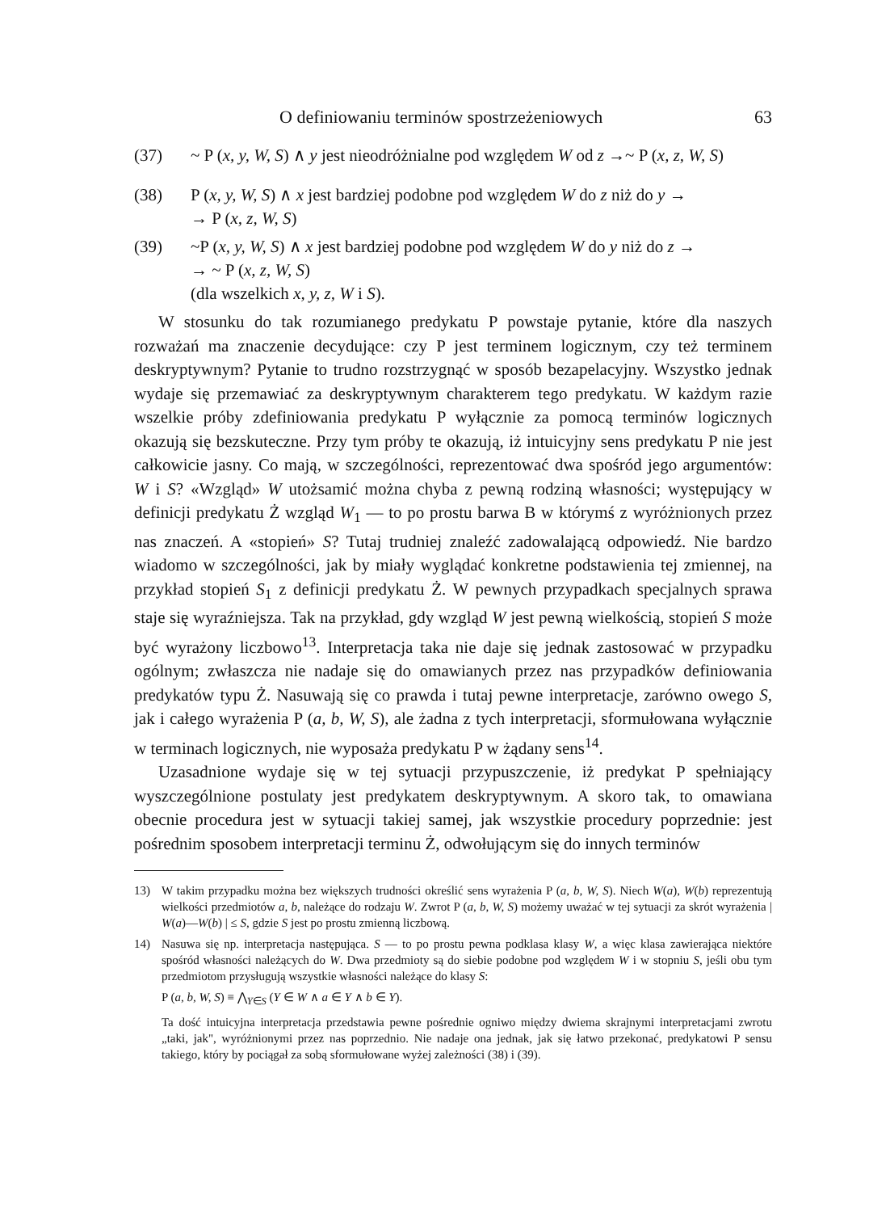O definiowaniu terminów spostrzeżeniowych 63
(37) ~ P (x, y, W, S) ∧ y jest nieodróżnialne pod względem W od z →~ P (x, z, W, S)
(38) P (x, y, W, S) ∧ x jest bardziej podobne pod względem W do z niż do y →
→ P (x, z, W, S)
(39) ~P (x, y, W, S) ∧ x jest bardziej podobne pod względem W do y niż do z →
→ ~ P (x, z, W, S)
(dla wszelkich x, y, z, W i S).
W stosunku do tak rozumianego predykatu P powstaje pytanie, które dla naszych rozważań ma znaczenie decydujące: czy P jest terminem logicznym, czy też terminem deskryptywnym? Pytanie to trudno rozstrzygnąć w sposób bezapelacyjny. Wszystko jednak wydaje się przemawiać za deskryptywnym charakterem tego predykatu. W każdym razie wszelkie próby zdefiniowania predykatu P wyłącznie za pomocą terminów logicznych okazują się bezskuteczne. Przy tym próby te okazują, iż intuicyjny sens predykatu P nie jest całkowicie jasny. Co mają, w szczególności, reprezentować dwa spośród jego argumentów: W i S? «Wzgląd» W utożsamić można chyba z pewną rodziną własności; występujący w definicji predykatu Ż wzgląd W<sub>1</sub> — to po prostu barwa B w którymś z wyróżnionych przez nas znaczeń. A «stopień» S? Tutaj trudniej znaleźć zadowalającą odpowiedź. Nie bardzo wiadomo w szczególności, jak by miały wyglądać konkretne podstawienia tej zmiennej, na przykład stopień S<sub>1</sub> z definicji predykatu Ż. W pewnych przypadkach specjalnych sprawa staje się wyraźniejsza. Tak na przykład, gdy wzgląd W jest pewną wielkością, stopień S może być wyrażony liczbowo<sup>13</sup>. Interpretacja taka nie daje się jednak zastosować w przypadku ogólnym; zwłaszcza nie nadaje się do omawianych przez nas przypadków definiowania predykatów typu Ż. Nasuwają się co prawda i tutaj pewne interpretacje, zarówno owego S, jak i całego wyrażenia P (a, b, W, S), ale żadna z tych interpretacji, sformułowana wyłącznie w terminach logicznych, nie wyposaża predykatu P w żądany sens<sup>14</sup>.
Uzasadnione wydaje się w tej sytuacji przypuszczenie, iż predykat P spełniający wyszczególnione postulaty jest predykatem deskryptywnym. A skoro tak, to omawiana obecnie procedura jest w sytuacji takiej samej, jak wszystkie procedury poprzednie: jest pośrednim sposobem interpretacji terminu Ż, odwołującym się do innych terminów
13) W takim przypadku można bez większych trudności określić sens wyrażenia P (a, b, W, S). Niech W(a), W(b) reprezentują wielkości przedmiotów a, b, należące do rodzaju W. Zwrot P (a, b, W, S) możemy uważać w tej sytuacji za skrót wyrażenia | W(a)—W(b) | ≤ S, gdzie S jest po prostu zmienną liczbową.
14) Nasuwa się np. interpretacja następująca. S — to po prostu pewna podklasa klasy W, a więc klasa zawierająca niektóre spośród własności należących do W. Dwa przedmioty są do siebie podobne pod względem W i w stopniu S, jeśli obu tym przedmiotom przysługują wszystkie własności należące do klasy S:
P (a, b, W, S) ≡ ⋀<sub>Y∈S</sub> (Y ∈ W ∧ a ∈ Y ∧ b ∈ Y).
Ta dość intuicyjna interpretacja przedstawia pewne pośrednie ogniwo między dwiema skrajnymi interpretacjami zwrotu „taki, jak", wyróżnionymi przez nas poprzednio. Nie nadaje ona jednak, jak się łatwo przekonać, predykatowi P sensu takiego, który by pociągał za sobą sformułowane wyżej zależności (38) i (39).